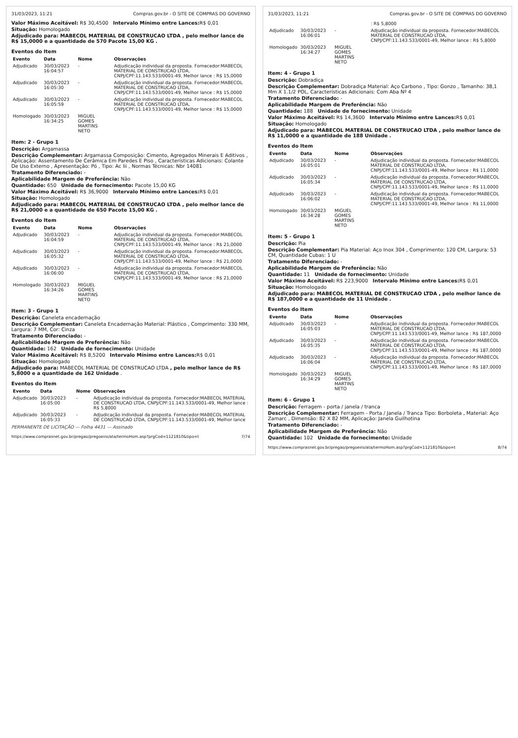31/03/2023, 11:21 Compras.gov.br - O SITE DE COMPRAS DO GOVERNO
Valor Máximo Aceitável: R$ 30,4500 Intervalo Mínimo entre Lances: R$ 0,01
Situação: Homologado
Adjudicado para: MABECOL MATERIAL DE CONSTRUCAO LTDA , pelo melhor lance de R$ 15,0000 e a quantidade de 570 Pacote 15,00 KG .
Eventos do Item
| Evento | Data | Nome | Observações |
| --- | --- | --- | --- |
| Adjudicado | 30/03/2023 16:04:57 | - | Adjudicação individual da proposta. Fornecedor:MABECOL MATERIAL DE CONSTRUCAO LTDA, CNPJ/CPF:11.143.533/0001-49, Melhor lance : R$ 15,0000 |
| Adjudicado | 30/03/2023 16:05:30 | - | Adjudicação individual da proposta. Fornecedor:MABECOL MATERIAL DE CONSTRUCAO LTDA, CNPJ/CPF:11.143.533/0001-49, Melhor lance : R$ 15,0000 |
| Adjudicado | 30/03/2023 16:05:59 | - | Adjudicação individual da proposta. Fornecedor:MABECOL MATERIAL DE CONSTRUCAO LTDA, CNPJ/CPF:11.143.533/0001-49, Melhor lance : R$ 15,0000 |
| Homologado | 30/03/2023 16:34:25 | MIGUEL GOMES MARTINS NETO | |
Item: 2 - Grupo 1
Descrição: Argamassa
Descrição Complementar: Argamassa Composição: Cimento, Agregados Minerais E Aditivos , Aplicação: Assentamento De Cerâmica Em Paredes E Piso , Características Adicionais: Colante De Uso Externo , Apresentação: Pó , Tipo: Ac Iii , Normas Técnicas: Nbr 14081
Tratamento Diferenciado: -
Aplicabilidade Margem de Preferência: Não
Quantidade: 650 Unidade de fornecimento: Pacote 15,00 KG
Valor Máximo Aceitável: R$ 36,9000 Intervalo Mínimo entre Lances: R$ 0,01
Situação: Homologado
Adjudicado para: MABECOL MATERIAL DE CONSTRUCAO LTDA , pelo melhor lance de R$ 21,0000 e a quantidade de 650 Pacote 15,00 KG .
Eventos do Item
| Evento | Data | Nome | Observações |
| --- | --- | --- | --- |
| Adjudicado | 30/03/2023 16:04:59 | - | Adjudicação individual da proposta. Fornecedor:MABECOL MATERIAL DE CONSTRUCAO LTDA, CNPJ/CPF:11.143.533/0001-49, Melhor lance : R$ 21,0000 |
| Adjudicado | 30/03/2023 16:05:32 | - | Adjudicação individual da proposta. Fornecedor:MABECOL MATERIAL DE CONSTRUCAO LTDA, CNPJ/CPF:11.143.533/0001-49, Melhor lance : R$ 21,0000 |
| Adjudicado | 30/03/2023 16:06:00 | - | Adjudicação individual da proposta. Fornecedor:MABECOL MATERIAL DE CONSTRUCAO LTDA, CNPJ/CPF:11.143.533/0001-49, Melhor lance : R$ 21,0000 |
| Homologado | 30/03/2023 16:34:26 | MIGUEL GOMES MARTINS NETO | |
Item: 3 - Grupo 1
Descrição: Caneleta encadernação
Descrição Complementar: Caneleta Encadernação Material: Plástico , Comprimento: 330 MM, Largura: 7 MM, Cor: Cinza
Tratamento Diferenciado: -
Aplicabilidade Margem de Preferência: Não
Quantidade: 162 Unidade de fornecimento: Unidade
Valor Máximo Aceitável: R$ 8,5200 Intervalo Mínimo entre Lances: R$ 0,01
Situação: Homologado
Adjudicado para: MABECOL MATERIAL DE CONSTRUCAO LTDA , pelo melhor lance de R$ 5,8000 e a quantidade de 162 Unidade .
Eventos do Item
| Evento | Data | Nome | Observações |
| --- | --- | --- | --- |
| Adjudicado | 30/03/2023 16:05:00 | - | Adjudicação individual da proposta. Fornecedor:MABECOL MATERIAL DE CONSTRUCAO LTDA, CNPJ/CPF:11.143.533/0001-49, Melhor lance : R$ 5,8000 |
| Adjudicado | 30/03/2023 16:05:33 | - | Adjudicação individual da proposta. Fornecedor:MABECOL MATERIAL DE CONSTRUCAO LTDA, CNPJ/CPF:11.143.533/0001-49, Melhor lance |
PERMANENTE DE LICITAÇÃO — Folha 4431 — Assinado
https://www.comprasnet.gov.br/pregao/pregoeiro/ata/termoHom.asp?prgCod=1121810&tipo=t 7/74
31/03/2023, 11:21 Compras.gov.br - O SITE DE COMPRAS DO GOVERNO
| | | | : R$ 5,8000 |
| Adjudicado | 30/03/2023 16:06:01 | - | Adjudicação individual da proposta. Fornecedor:MABECOL MATERIAL DE CONSTRUCAO LTDA, CNPJ/CPF:11.143.533/0001-49, Melhor lance : R$ 5,8000 |
| Homologado | 30/03/2023 16:34:27 | MIGUEL GOMES MARTINS NETO | |
Item: 4 - Grupo 1
Descrição: Dobradiça
Descrição Complementar: Dobradiça Material: Aço Carbono , Tipo: Gonzo , Tamanho: 38,1 Mm X 1.1/2 POL, Características Adicionais: Com Aba Nº 4
Tratamento Diferenciado: -
Aplicabilidade Margem de Preferência: Não
Quantidade: 188 Unidade de fornecimento: Unidade
Valor Máximo Aceitável: R$ 14,3600 Intervalo Mínimo entre Lances: R$ 0,01
Situação: Homologado
Adjudicado para: MABECOL MATERIAL DE CONSTRUCAO LTDA , pelo melhor lance de R$ 11,0000 e a quantidade de 188 Unidade .
Eventos do Item
| Evento | Data | Nome | Observações |
| --- | --- | --- | --- |
| Adjudicado | 30/03/2023 16:05:01 | - | Adjudicação individual da proposta. Fornecedor:MABECOL MATERIAL DE CONSTRUCAO LTDA, CNPJ/CPF:11.143.533/0001-49, Melhor lance : R$ 11,0000 |
| Adjudicado | 30/03/2023 16:05:34 | - | Adjudicação individual da proposta. Fornecedor:MABECOL MATERIAL DE CONSTRUCAO LTDA, CNPJ/CPF:11.143.533/0001-49, Melhor lance : R$ 11,0000 |
| Adjudicado | 30/03/2023 16:06:02 | - | Adjudicação individual da proposta. Fornecedor:MABECOL MATERIAL DE CONSTRUCAO LTDA, CNPJ/CPF:11.143.533/0001-49, Melhor lance : R$ 11,0000 |
| Homologado | 30/03/2023 16:34:28 | MIGUEL GOMES MARTINS NETO | |
Item: 5 - Grupo 1
Descrição: Pia
Descrição Complementar: Pia Material: Aço Inox 304 , Comprimento: 120 CM, Largura: 53 CM, Quantidade Cubas: 1 U
Tratamento Diferenciado: -
Aplicabilidade Margem de Preferência: Não
Quantidade: 11 Unidade de fornecimento: Unidade
Valor Máximo Aceitável: R$ 223,9000 Intervalo Mínimo entre Lances: R$ 0,01
Situação: Homologado
Adjudicado para: MABECOL MATERIAL DE CONSTRUCAO LTDA , pelo melhor lance de R$ 187,0000 e a quantidade de 11 Unidade .
Eventos do Item
| Evento | Data | Nome | Observações |
| --- | --- | --- | --- |
| Adjudicado | 30/03/2023 16:05:03 | - | Adjudicação individual da proposta. Fornecedor:MABECOL MATERIAL DE CONSTRUCAO LTDA, CNPJ/CPF:11.143.533/0001-49, Melhor lance : R$ 187,0000 |
| Adjudicado | 30/03/2023 16:05:35 | - | Adjudicação individual da proposta. Fornecedor:MABECOL MATERIAL DE CONSTRUCAO LTDA, CNPJ/CPF:11.143.533/0001-49, Melhor lance : R$ 187,0000 |
| Adjudicado | 30/03/2023 16:06:04 | - | Adjudicação individual da proposta. Fornecedor:MABECOL MATERIAL DE CONSTRUCAO LTDA, CNPJ/CPF:11.143.533/0001-49, Melhor lance : R$ 187,0000 |
| Homologado | 30/03/2023 16:34:29 | MIGUEL GOMES MARTINS NETO | |
Item: 6 - Grupo 1
Descrição: Ferragem - porta / janela / tranca
Descrição Complementar: Ferragem - Porta / Janela / Tranca Tipo: Borboleta , Material: Aço Zamarc , Dimensão: 82 X 82 MM, Aplicação: Janela Guilhotina
Tratamento Diferenciado: -
Aplicabilidade Margem de Preferência: Não
Quantidade: 102 Unidade de fornecimento: Unidade
https://www.comprasnet.gov.br/pregao/pregoeiro/ata/termoHom.asp?prgCod=1121810&tipo=t 8/74